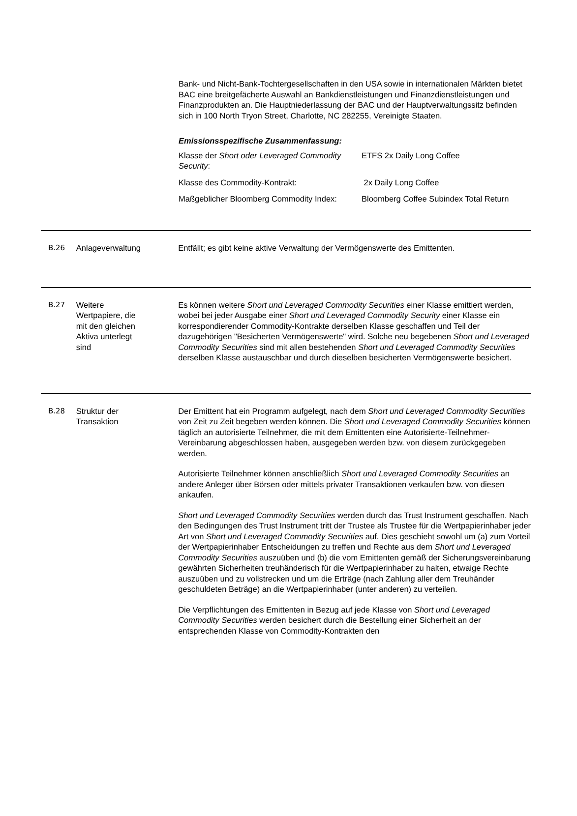Bank- und Nicht-Bank-Tochtergesellschaften in den USA sowie in internationalen Märkten bietet BAC eine breitgefächerte Auswahl an Bankdienstleistungen und Finanzdienstleistungen und Finanzprodukten an. Die Hauptniederlassung der BAC und der Hauptverwaltungssitz befinden sich in 100 North Tryon Street, Charlotte, NC 282255, Vereinigte Staaten.
Emissionsspezifische Zusammenfassung:
| Klasse der Short oder Leveraged Commodity Security : | ETFS 2x Daily Long Coffee |
| Klasse des Commodity-Kontrakt: | 2x Daily Long Coffee |
| Maßgeblicher Bloomberg Commodity Index: | Bloomberg Coffee Subindex Total Return |
B.26 Anlageverwaltung Entfällt; es gibt keine aktive Verwaltung der Vermögenswerte des Emittenten.
B.27 Weitere
Wertpapiere, die
mit den gleichen
Aktiva unterlegt
sind
Es können weitere Short und Leveraged Commodity Securities einer Klasse emittiert werden, wobei bei jeder Ausgabe einer Short und Leveraged Commodity Security einer Klasse ein korrespondierender Commodity-Kontrakte derselben Klasse geschaffen und Teil der dazugehörigen "Besicherten Vermögenswerte" wird. Solche neu begebenen Short und Leveraged Commodity Securities sind mit allen bestehenden Short und Leveraged Commodity Securities derselben Klasse austauschbar und durch dieselben besicherten Vermögenswerte besichert.
B.28 Struktur der
Transaktion
Der Emittent hat ein Programm aufgelegt, nach dem Short und Leveraged Commodity Securities von Zeit zu Zeit begeben werden können. Die Short und Leveraged Commodity Securities können täglich an autorisierte Teilnehmer, die mit dem Emittenten eine Autorisierte-Teilnehmer-Vereinbarung abgeschlossen haben, ausgegeben werden bzw. von diesem zurückgegeben werden.
Autorisierte Teilnehmer können anschließlich Short und Leveraged Commodity Securities an andere Anleger über Börsen oder mittels privater Transaktionen verkaufen bzw. von diesen ankaufen.
Short und Leveraged Commodity Securities werden durch das Trust Instrument geschaffen. Nach den Bedingungen des Trust Instrument tritt der Trustee als Trustee für die Wertpapierinhaber jeder Art von Short und Leveraged Commodity Securities auf. Dies geschieht sowohl um (a) zum Vorteil der Wertpapierinhaber Entscheidungen zu treffen und Rechte aus dem Short und Leveraged Commodity Securities auszuüben und (b) die vom Emittenten gemäß der Sicherungsvereinbarung gewährten Sicherheiten treuhänderisch für die Wertpapierinhaber zu halten, etwaige Rechte auszuüben und zu vollstrecken und um die Erträge (nach Zahlung aller dem Treuhänder geschuldeten Beträge) an die Wertpapierinhaber (unter anderen) zu verteilen.
Die Verpflichtungen des Emittenten in Bezug auf jede Klasse von Short und Leveraged Commodity Securities werden besichert durch die Bestellung einer Sicherheit an der entsprechenden Klasse von Commodity-Kontrakten den